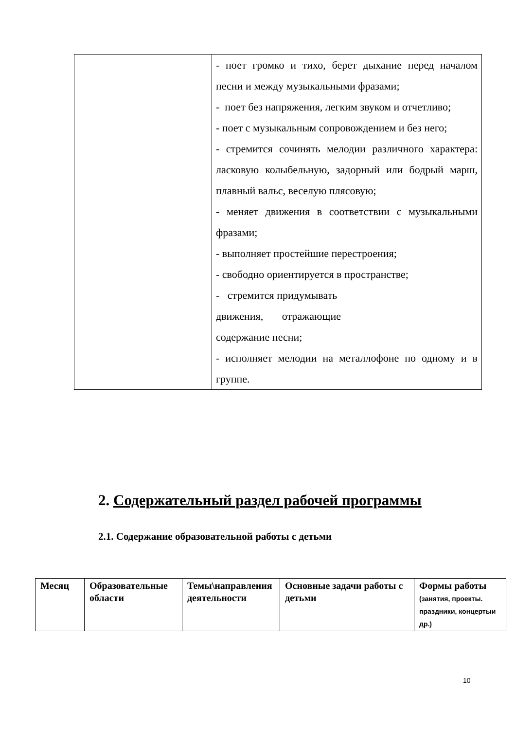| | - поет громко и тихо, берет дыхание перед началом песни и между музыкальными фразами; - поет без напряжения, легким звуком и отчетливо; - поет с музыкальным сопровождением и без него; - стремится сочинять мелодии различного характера: ласковую колыбельную, задорный или бодрый марш, плавный вальс, веселую плясовую; - меняет движения в соответствии с музыкальными фразами; - выполняет простейшие перестроения; - свободно ориентируется в пространстве; - стремится придумывать движения, отражающие содержание песни; - исполняет мелодии на металлофоне по одному и в группе. |
2. Содержательный раздел рабочей программы
2.1. Содержание образовательной работы с детьми
| Месяц | Образовательные области | Темы\направления деятельности | Основные задачи работы с детьми | Формы работы (занятия, проекты. праздники, концертыи др.) |
| --- | --- | --- | --- | --- |
10